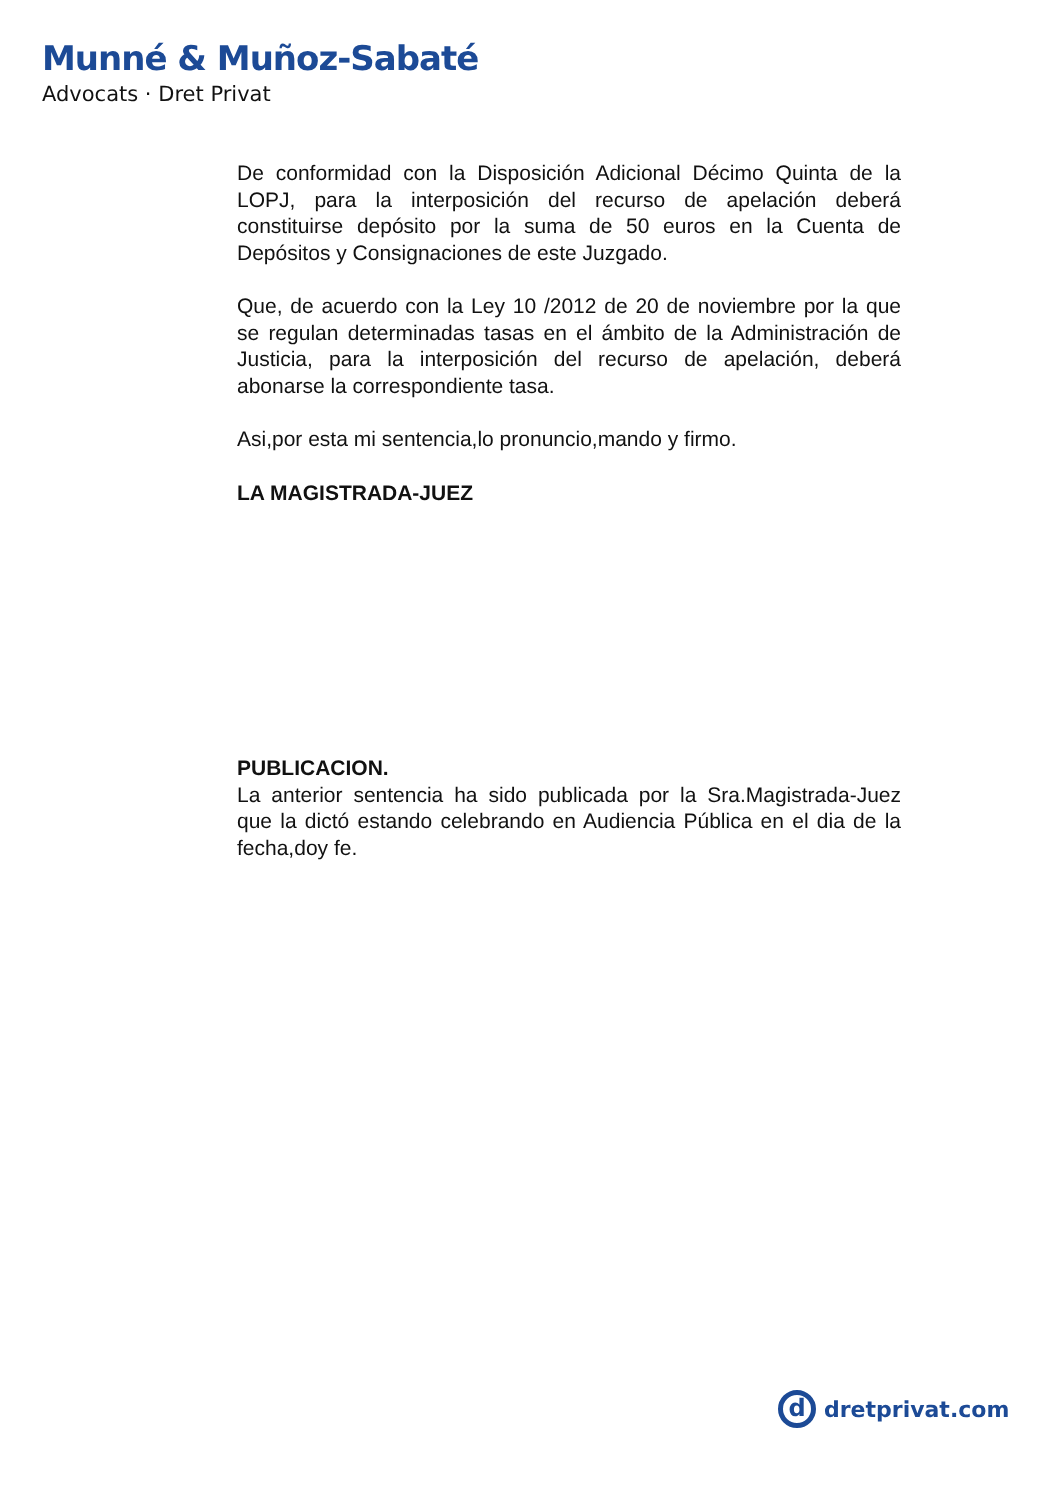Munné & Muñoz-Sabaté
Advocats · Dret Privat
De conformidad con la Disposición Adicional Décimo Quinta de la LOPJ, para la interposición del recurso de apelación deberá constituirse depósito por la suma de 50 euros en la Cuenta de Depósitos y Consignaciones de este Juzgado.
Que, de acuerdo con la Ley 10 /2012 de 20 de noviembre por la que se regulan determinadas tasas en el ámbito de la Administración de Justicia, para la interposición del recurso de apelación, deberá abonarse la correspondiente tasa.
Asi,por esta mi sentencia,lo pronuncio,mando y firmo.
LA MAGISTRADA-JUEZ
PUBLICACION.
La anterior sentencia ha sido publicada por la Sra.Magistrada-Juez que la dictó estando celebrando en Audiencia Pública en el dia de la fecha,doy fe.
d
dretprivat.com